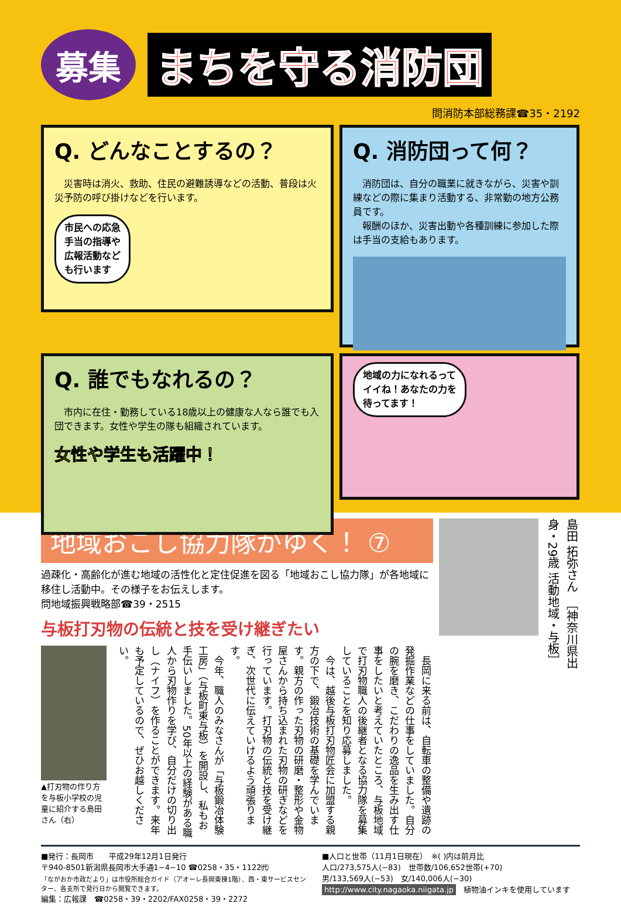募集
まちを守る消防団
問消防本部総務課☎35・2192
Q. どんなことするの？
　災害時は消火、救助、住民の避難誘導などの活動、普段は火災予防の呼び掛けなどを行います。
市民への応急
手当の指導や
広報活動など
も行います
Q. 消防団って何？
　消防団は、自分の職業に就きながら、災害や訓練などの際に集まり活動する、非常勤の地方公務員です。
　報酬のほか、災害出動や各種訓練に参加した際は手当の支給もあります。
Q. 誰でもなれるの？
　市内に在住・勤務している18歳以上の健康な人なら誰でも入団できます。女性や学生の隊も組織されています。
女性や学生も活躍中！
地域の力になれるって
イイね！あなたの力を
待ってます！
地域おこし協力隊がゆく！ ⑦
過疎化・高齢化が進む地域の活性化と定住促進を図る「地域おこし協力隊」が各地域に移住し活動中。その様子をお伝えします。
問地域振興戦略部☎39・2515
与板打刃物の伝統と技を受け継ぎたい
▲打刃物の作り方を与板小学校の児童に紹介する島田さん（右）
　長岡に来る前は、自転車の整備や遺跡の発掘作業などの仕事をしていました。自分の腕を磨き、こだわりの逸品を生み出す仕事をしたいと考えていたところ、与板地域で打刃物職人の後継者となる協力隊を募集していることを知り応募しました。
　今は、越後与板打刃物匠会に加盟する親方の下で、鍛冶技術の基礎を学んでいます。親方の作った刃物の研磨・整形や金物屋さんから持ち込まれた刃物の研ぎなどを行っています。打刃物の伝統と技を受け継ぎ、次世代に伝えていけるよう頑張ります。
　今年、職人のみなさんが「与板鍛冶体験工房」（与板町東与板）を開設し、私もお手伝いしました。50年以上の経験がある職人から刃物作りを学び、自分だけの切り出し（ナイフ）を作ることができます。来年も予定しているので、ぜひお越しください。
島田 拓弥さん　［神奈川県出身・29歳 活動地域・与板］
■発行：長岡市　　平成29年12月1日発行
〒940-8501新潟県長岡市大手通1−4−10 ☎0258・35・1122㈹
「ながおか市政だより」は市役所総合ガイド（アオーレ長岡東棟1階）、西・東サービスセンター、各支所で発行日から閲覧できます。
編集：広報課　☎0258・39・2202/FAX0258・39・2272
■人口と世帯（11月1日現在）　※( )内は前月比
人口/273,575人(−83)　世帯数/106,652世帯(+70)
男/133,569人(−53)　女/140,006人(−30)
http://www.city.nagaoka.niigata.jp　植物油インキを使用しています